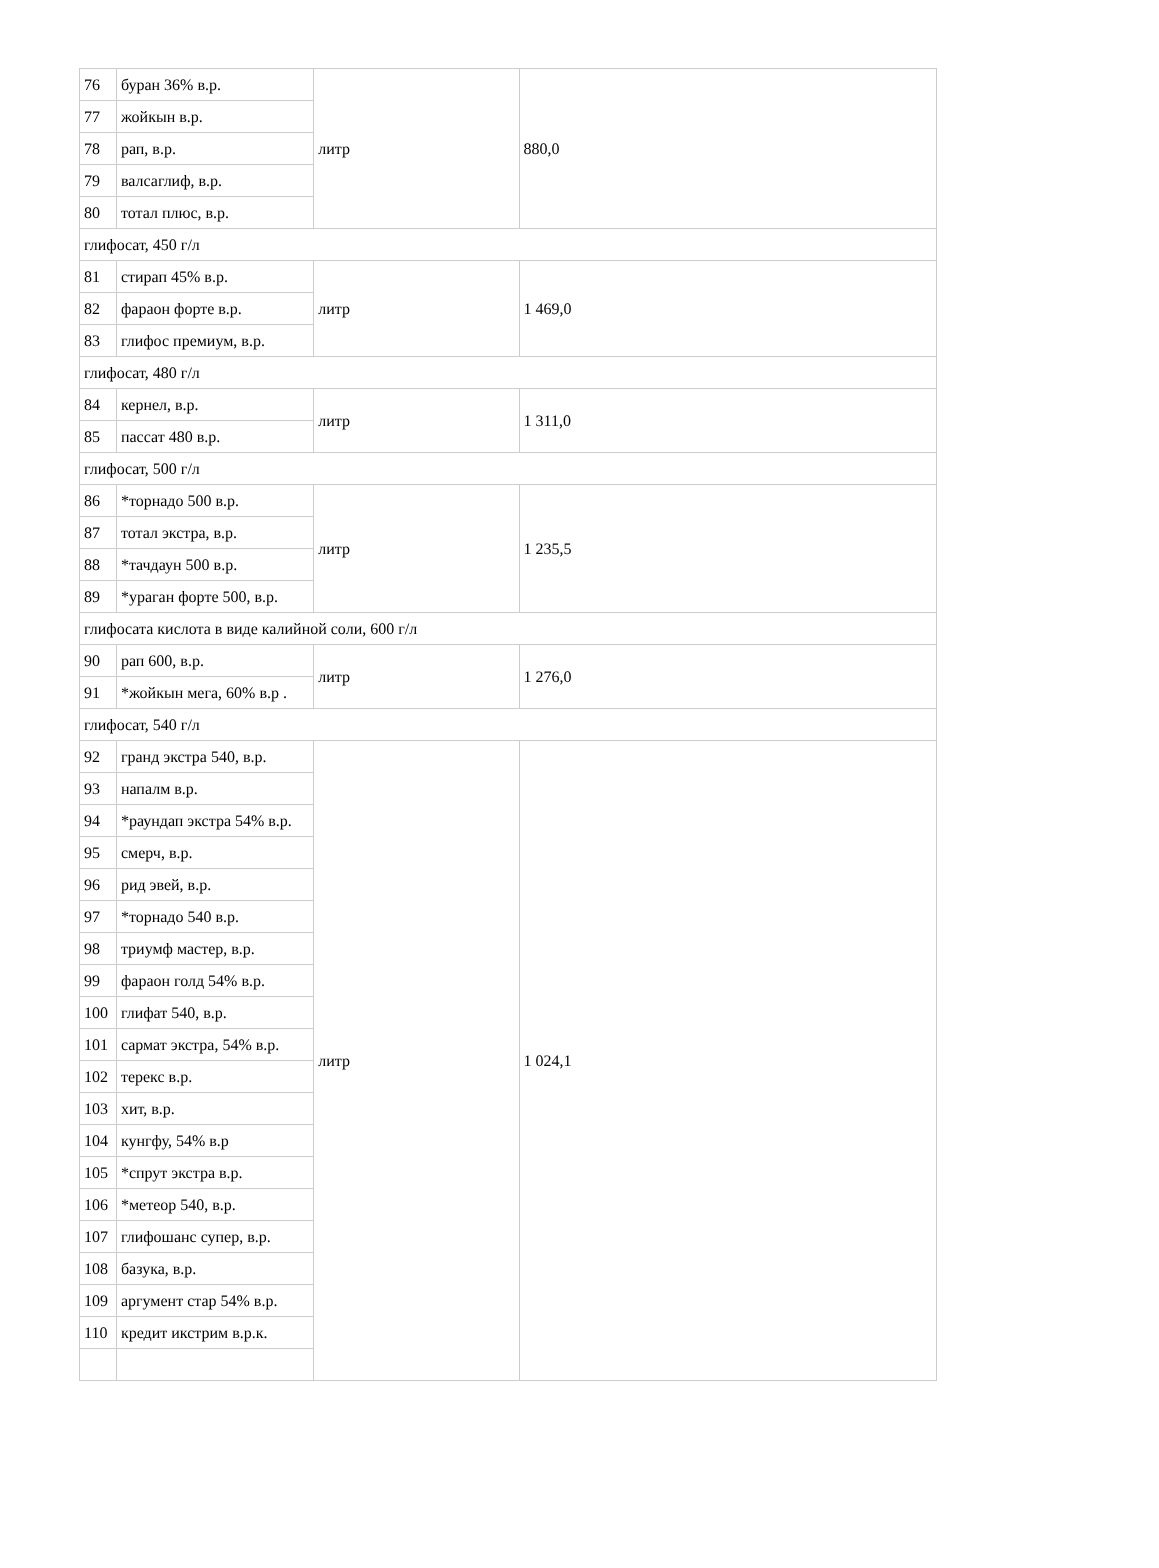| 76 | буран 36% в.р. | литр | 880,0 | |
| 77 | жойкын в.р. | | | |
| 78 | рап, в.р. | | | |
| 79 | валсаглиф, в.р. | | | |
| 80 | тотал плюс, в.р. | | | |
| глифосат, 450 г/л | | | | |
| 81 | стирап 45% в.р. | литр | 1 469,0 | |
| 82 | фараон форте в.р. | | | |
| 83 | глифос премиум, в.р. | | | |
| глифосат, 480 г/л | | | | |
| 84 | кернел, в.р. | литр | 1 311,0 | |
| 85 | пассат 480 в.р. | | | |
| глифосат, 500 г/л | | | | |
| 86 | *торнадо 500 в.р. | литр | 1 235,5 | |
| 87 | тотал экстра, в.р. | | | |
| 88 | *тачдаун 500 в.р. | | | |
| 89 | *ураган форте 500, в.р. | | | |
| глифосата кислота в виде калийной соли, 600 г/л | | | | |
| 90 | рап 600, в.р. | литр | 1 276,0 | |
| 91 | *жойкын мега, 60% в.р . | | | |
| глифосат, 540 г/л | | | | |
| 92 | гранд экстра 540, в.р. | литр | 1 024,1 | |
| 93 | напалм в.р. | | | |
| 94 | *раундап экстра 54% в.р. | | | |
| 95 | смерч, в.р. | | | |
| 96 | рид эвей, в.р. | | | |
| 97 | *торнадо 540 в.р. | | | |
| 98 | триумф мастер, в.р. | | | |
| 99 | фараон голд 54% в.р. | | | |
| 100 | глифат 540, в.р. | | | |
| 101 | сармат экстра, 54% в.р. | | | |
| 102 | терекс в.р. | | | |
| 103 | хит, в.р. | | | |
| 104 | кунгфу, 54% в.р | | | |
| 105 | *спрут экстра в.р. | | | |
| 106 | *метеор 540, в.р. | | | |
| 107 | глифошанс супер, в.р. | | | |
| 108 | базука, в.р. | | | |
| 109 | аргумент стар 54% в.р. | | | |
| 110 | кредит икстрим в.р.к. | | | |